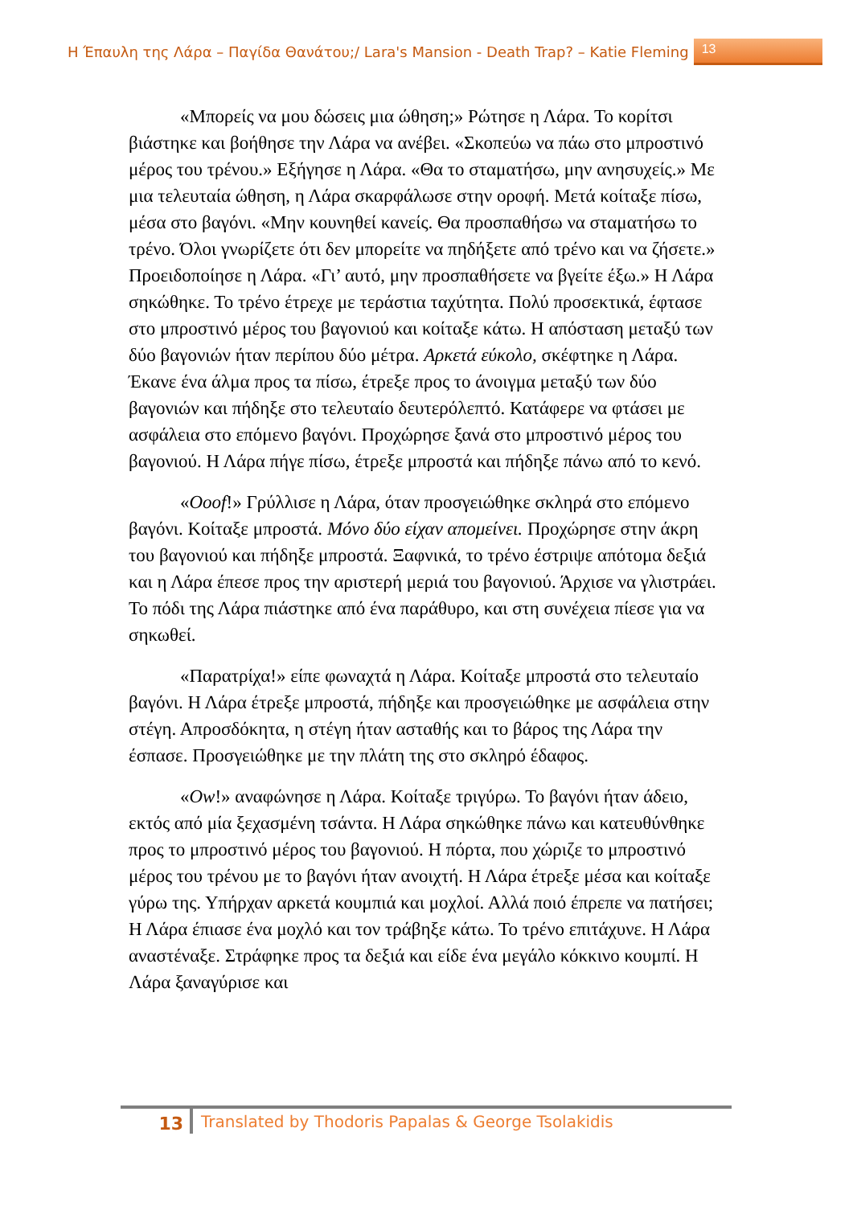Η Έπαυλη της Λάρα – Παγίδα Θανάτου;/ Lara's Mansion - Death Trap? – Katie Fleming 13
«Μπορείς να μου δώσεις μια ώθηση;» Ρώτησε η Λάρα. Το κορίτσι βιάστηκε και βοήθησε την Λάρα να ανέβει. «Σκοπεύω να πάω στο μπροστινό μέρος του τρένου.» Εξήγησε η Λάρα. «Θα το σταματήσω, μην ανησυχείς.» Με μια τελευταία ώθηση, η Λάρα σκαρφάλωσε στην οροφή. Μετά κοίταξε πίσω, μέσα στο βαγόνι. «Μην κουνηθεί κανείς. Θα προσπαθήσω να σταματήσω το τρένο. Όλοι γνωρίζετε ότι δεν μπορείτε να πηδήξετε από τρένο και να ζήσετε.» Προειδοποίησε η Λάρα. «Γι’ αυτό, μην προσπαθήσετε να βγείτε έξω.» Η Λάρα σηκώθηκε. Το τρένο έτρεχε με τεράστια ταχύτητα. Πολύ προσεκτικά, έφτασε στο μπροστινό μέρος του βαγονιού και κοίταξε κάτω. Η απόσταση μεταξύ των δύο βαγονιών ήταν περίπου δύο μέτρα. Αρκετά εύκολο, σκέφτηκε η Λάρα. Έκανε ένα άλμα προς τα πίσω, έτρεξε προς το άνοιγμα μεταξύ των δύο βαγονιών και πήδηξε στο τελευταίο δευτερόλεπτό. Κατάφερε να φτάσει με ασφάλεια στο επόμενο βαγόνι. Προχώρησε ξανά στο μπροστινό μέρος του βαγονιού. Η Λάρα πήγε πίσω, έτρεξε μπροστά και πήδηξε πάνω από το κενό.
«Ooof!» Γρύλλισε η Λάρα, όταν προσγειώθηκε σκληρά στο επόμενο βαγόνι. Κοίταξε μπροστά. Μόνο δύο είχαν απομείνει. Προχώρησε στην άκρη του βαγονιού και πήδηξε μπροστά. Ξαφνικά, το τρένο έστριψε απότομα δεξιά και η Λάρα έπεσε προς την αριστερή μεριά του βαγονιού. Άρχισε να γλιστράει. Το πόδι της Λάρα πιάστηκε από ένα παράθυρο, και στη συνέχεια πίεσε για να σηκωθεί.
«Παρατρίχα!» είπε φωναχτά η Λάρα. Κοίταξε μπροστά στο τελευταίο βαγόνι. Η Λάρα έτρεξε μπροστά, πήδηξε και προσγειώθηκε με ασφάλεια στην στέγη. Απροσδόκητα, η στέγη ήταν ασταθής και το βάρος της Λάρα την έσπασε. Προσγειώθηκε με την πλάτη της στο σκληρό έδαφος.
«Ow!» αναφώνησε η Λάρα. Κοίταξε τριγύρω. Το βαγόνι ήταν άδειο, εκτός από μία ξεχασμένη τσάντα. Η Λάρα σηκώθηκε πάνω και κατευθύνθηκε προς το μπροστινό μέρος του βαγονιού. Η πόρτα, που χώριζε το μπροστινό μέρος του τρένου με το βαγόνι ήταν ανοιχτή. Η Λάρα έτρεξε μέσα και κοίταξε γύρω της. Υπήρχαν αρκετά κουμπιά και μοχλοί. Αλλά ποιό έπρεπε να πατήσει; Η Λάρα έπιασε ένα μοχλό και τον τράβηξε κάτω. Το τρένο επιτάχυνε. Η Λάρα αναστέναξε. Στράφηκε προς τα δεξιά και είδε ένα μεγάλο κόκκινο κουμπί. Η Λάρα ξαναγύρισε και
13 Translated by Thodoris Papalas & George Tsolakidis